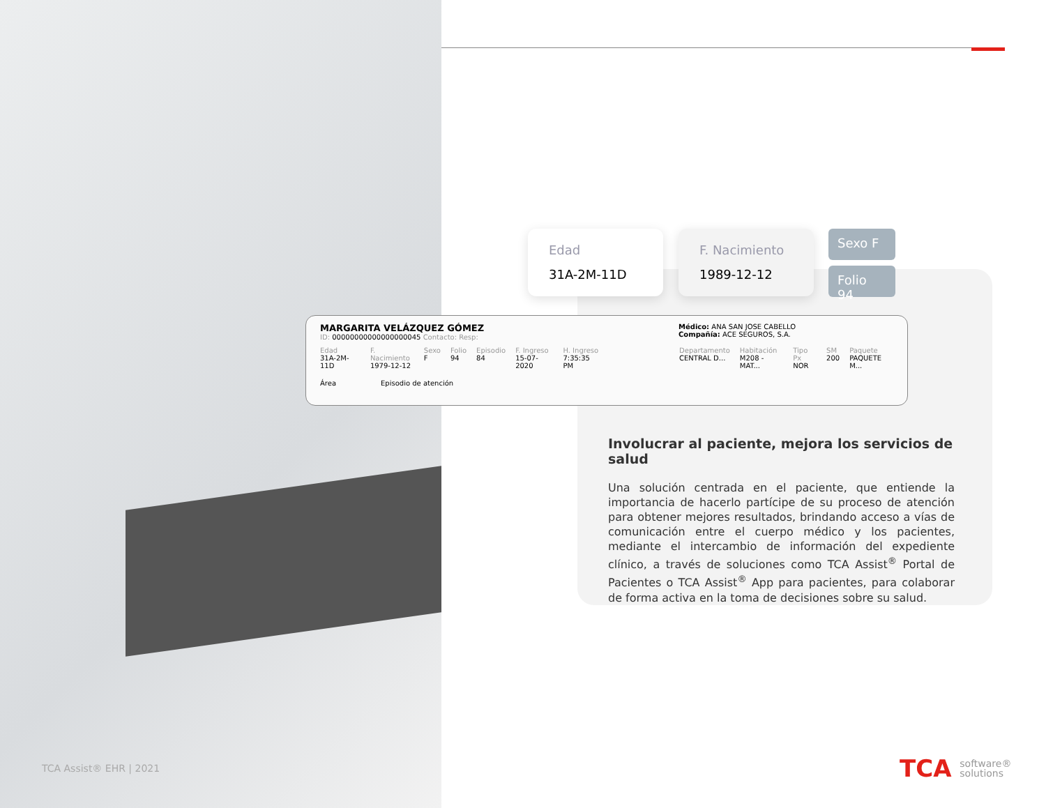Edad
31A-2M-11D
F. Nacimiento
1989-12-12
Sexo F
Folio 94
MARGARITA VELÁZQUEZ GÓMEZ
ID: 00000000000000000045 Contacto: Resp:
Médico: ANA SAN JOSE CABELLO
Compañía: ACE SEGUROS, S.A.
Edad
31A-2M-11D
F. Nacimiento
1979-12-12
Sexo
F
Folio
94
Episodio
84
F. Ingreso
15-07-2020
H. Ingreso
7:35:35 PM
Departamento
CENTRAL D...
Habitación
M208 - MAT...
Tipo Px
NOR
SM
200
Paquete
PAQUETE M...
Área Episodio de atención
Involucrar al paciente, mejora los servicios de salud
Una solución centrada en el paciente, que entiende la importancia de hacerlo partícipe de su proceso de atención para obtener mejores resultados, brindando acceso a vías de comunicación entre el cuerpo médico y los pacientes, mediante el intercambio de información del expediente clínico, a través de soluciones como TCA Assist<sup>®</sup> Portal de Pacientes o TCA Assist<sup>®</sup> App para pacientes, para colaborar de forma activa en la toma de decisiones sobre su salud.
TCA Assist® EHR | 2021
TCA software®
solutions